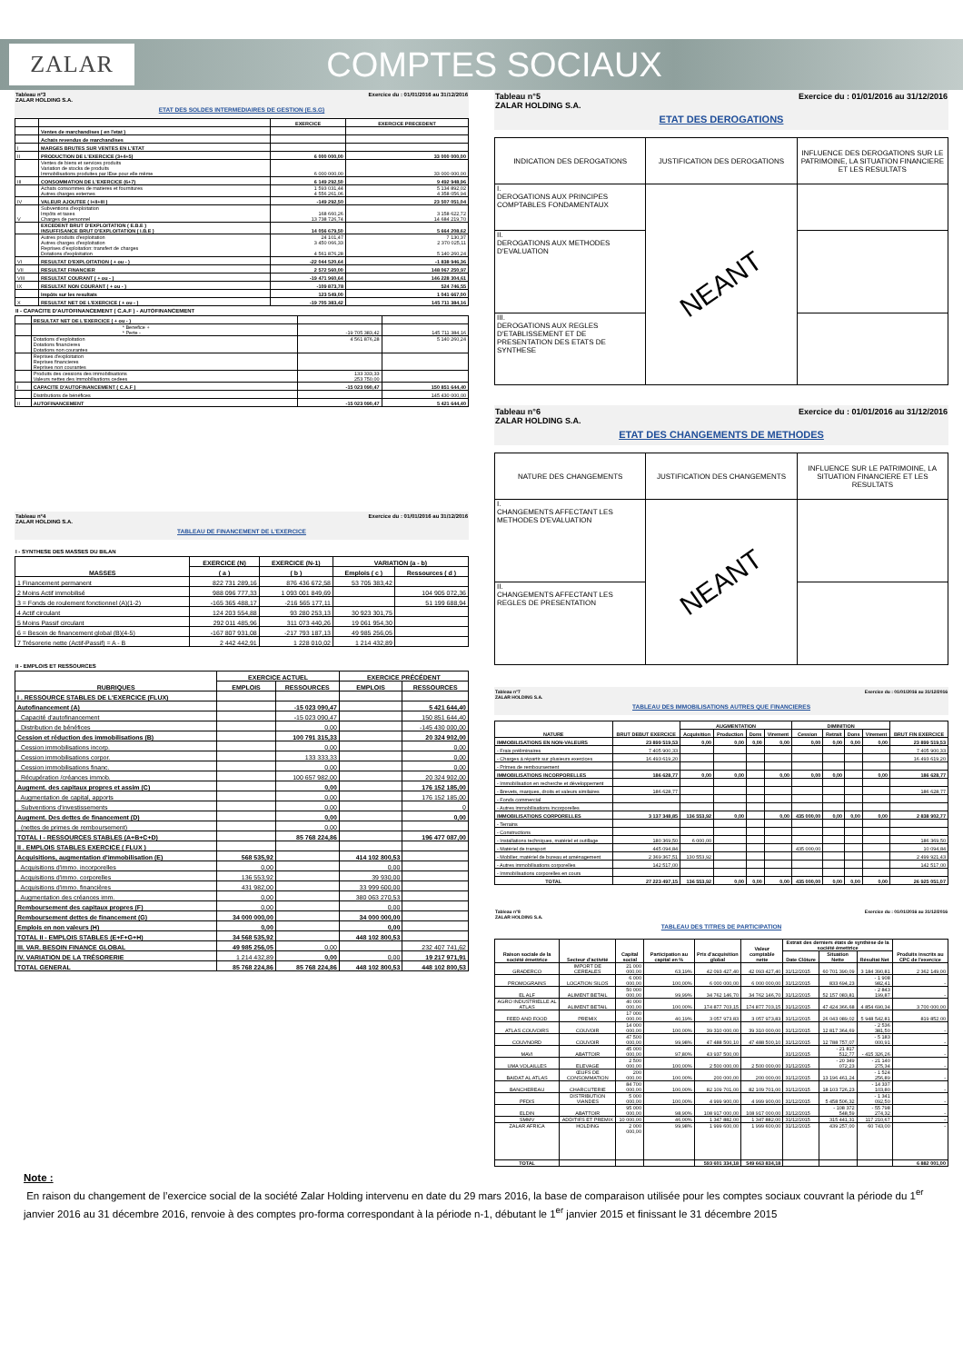ZALAR
COMPTES SOCIAUX
Tableau n°3 Exercice du : 01/01/2016 au 31/12/2016
ZALAR HOLDING S.A.
ETAT DES SOLDES INTERMEDIAIRES DE GESTION (E.S.G)
| | | EXERCICE | EXERCICE PRECEDENT |
| --- | --- | --- | --- |
| | Ventes de marchandises ( en l'etat ) | | |
| | Achats revendus de marchandises | | |
| I | MARGES BRUTES SUR VENTES EN L'ETAT | | |
| II | PRODUCTION DE L'EXERCICE (3+4+5) | 6 000 000,00 | 33 000 000,00 |
| | Ventes de biens et services produits Variation de stocks de produits Immobilisations produites par lEse pour elle même | 6 000 000,00 | 33 000 000,00 |
| III | CONSOMMATION DE L'EXERCICE (6+7) | 6 149 292,50 | 9 492 948,96 |
| | Achats consommes de matieres et fournitures Autres charges externes | 1 593 031,44 4 556 261,06 | 5 134 892,02 4 358 056,94 |
| IV | VALEUR AJOUTEE ( I+II+III ) | -149 292,50 | 23 507 051,04 |
| V | Subventions d'exploitation Impôts et taxes Charges de personnel | 168 660,26 13 738 726,74 | 3 158 622,72 14 684 219,70 |
| | EXCEDENT BRUT D'EXPLOITATION ( E.B.E ) INSUFFISANCE BRUT D'EXPLOITATION ( I.B.E ) | 14 056 679,50 | 5 664 208,62 |
| | Autres produits d'exploitation Autres charges d'exploitation Reprises d'exploitation: transfert de charges Dotations d'exploitation | 24 101,47 3 450 066,33 4 561 876,28 | 7 130,37 2 370 025,11 5 140 260,24 |
| VI | RESULTAT D'EXPLOITATION ( + ou - ) | -22 044 520,64 | -1 838 946,36 |
| VII | RESULTAT FINANCIER | 2 572 560,00 | 148 067 250,97 |
| VIII | RESULTAT COURANT ( + ou - ) | -19 471 960,64 | 146 228 304,61 |
| IX | RESULTAT NON COURANT ( + ou - ) | -109 873,78 | 524 746,55 |
| | Impôts sur les resultats | 123 549,00 | 1 041 667,00 |
| X | RESULTAT NET DE L'EXERCICE ( + ou - ) | -19 705 383,42 | 145 711 384,16 |
II - CAPACITE D'AUTOFINANCEMENT ( C.A.F ) - AUTOFINANCEMENT
| | RESULTAT NET DE L'EXERCICE ( + ou - ) | | |
| | * Benefice + * Perte - | -19 705 383,42 | 145 711 384,16 |
| | Dotations d'exploitation Dotations financieres Dotations non courantes | 4 561 876,28 | 5 140 260,24 |
| | Reprises d'exploitation Reprises financieres Reprises non courantes | | |
| | Produits des cessions des immobilisations Valeurs nettes des immobilisations cedees | 133 333,33 253 750,00 | |
| I | CAPACITE D'AUTOFINANCEMENT ( C.A.F ) | -15 023 090,47 | 150 851 644,40 |
| | Distributions de bénéfices | | 145 430 000,00 |
| II | AUTOFINANCEMENT | -15 023 090,47 | 5 421 644,40 |
Tableau n°4 Exercice du : 01/01/2016 au 31/12/2016
ZALAR HOLDING S.A.
TABLEAU DE FINANCEMENT DE L'EXERCICE
I - SYNTHESE DES MASSES DU BILAN
| MASSES | EXERCICE (N) | EXERCICE (N-1) | VARIATION (a - b) | |
| --- | --- | --- | --- | --- |
| | ( a ) | ( b ) | Emplois ( c ) | Ressources ( d ) |
| 1 Financement permanent | 822 731 289,16 | 876 436 672,58 | 53 705 383,42 | |
| 2 Moins Actif immobilisé | 988 096 777,33 | 1 093 001 849,69 | | 104 905 072,36 |
| 3 = Fonds de roulement fonctionnel (A)(1-2) | -165 365 488,17 | -216 565 177,11 | | 51 199 688,94 |
| 4 Actif circulant | 124 203 554,88 | 93 280 253,13 | 30 923 301,75 | |
| 5 Moins Passif circulant | 292 011 485,96 | 311 073 440,26 | 19 061 954,30 | |
| 6 = Besoin de financement global (B)(4-5) | -167 807 931,08 | -217 793 187,13 | 49 985 256,05 | |
| 7 Trésorerie nette (Actif-Passif) = A - B | 2 442 442,91 | 1 228 010,02 | 1 214 432,89 | |
II - EMPLOIS ET RESSOURCES
| RUBRIQUES | EXERCICE ACTUEL | | EXERCICE PRÉCÉDENT | |
| --- | --- | --- | --- | --- |
| | EMPLOIS | RESSOURCES | EMPLOIS | RESSOURCES |
| I . RESSOURCE STABLES DE L'EXERCICE (FLUX) | | | | |
| Autofinancement (A) | | -15 023 090,47 | | 5 421 644,40 |
| . Capacité d'autofinancement | | -15 023 090,47 | | 150 851 644,40 |
| . Distribution de bénéfices | | 0,00 | | -145 430 000,00 |
| Cession et réduction des immobilisations (B) | | 100 791 315,33 | | 20 324 902,00 |
| . Cession immobilisations incorp. | | 0,00 | | 0,00 |
| . Cession immobilisations corpor. | | 133 333,33 | | 0,00 |
| . Cession immobilisations financ. | | 0,00 | | 0,00 |
| . Récupération /créances immob. | | 100 657 982,00 | | 20 324 902,00 |
| Augment. des capitaux propres et assim (C) | | 0,00 | | 176 152 185,00 |
| . Augmentation de capital, apports | | 0,00 | | 176 152 185,00 |
| . Subventions d'investissements | | 0,00 | | 0 |
| Augment. Des dettes de financement (D) | | 0,00 | | 0,00 |
| . (nettes de primes de remboursement) | | 0,00 | | |
| TOTAL I - RESSOURCES STABLES (A+B+C+D) | | 85 768 224,86 | | 196 477 087,00 |
| II . EMPLOIS STABLES EXERCICE ( FLUX ) | | | | |
| Acquisitions, augmentation d'immobilisation (E) | 568 535,92 | | 414 102 800,53 | |
| . Acquisitions d'immo. incorporelles | 0,00 | | 0,00 | |
| . Acquisitions d'immo. corporelles | 136 553,92 | | 39 930,00 | |
| . Acquisitions d'immo. financières | 431 982,00 | | 33 999 600,00 | |
| . Augmentation des créances imm. | 0,00 | | 380 063 270,53 | |
| Remboursement des capitaux propres (F) | 0,00 | | 0,00 | |
| Remboursement dettes de financement (G) | 34 000 000,00 | | 34 000 000,00 | |
| Emplois en non valeurs (H) | 0,00 | | 0,00 | |
| TOTAL II - EMPLOIS STABLES (E+F+G+H) | 34 568 535,92 | | 448 102 800,53 | |
| III. VAR. BESOIN FINANCE GLOBAL | 49 985 256,05 | 0,00 | | 232 407 741,62 |
| IV. VARIATION DE LA TRÉSORERIE | 1 214 432,89 | 0,00 | 0,00 | 19 217 971,91 |
| TOTAL GENERAL | 85 768 224,86 | 85 768 224,86 | 448 102 800,53 | 448 102 800,53 |
Tableau n°5 Exercice du : 01/01/2016 au 31/12/2016
ZALAR HOLDING S.A.
ETAT DES DEROGATIONS
| INDICATION DES DEROGATIONS | JUSTIFICATION DES DEROGATIONS | INFLUENCE DES DEROGATIONS SUR LE PATRIMOINE, LA SITUATION FINANCIERE ET LES RESULTATS |
| I. DEROGATIONS AUX PRINCIPES COMPTABLES FONDAMENTAUX | NEANT | |
| II. DEROGATIONS AUX METHODES D'EVALUATION | | |
| III. DEROGATIONS AUX REGLES D'ETABLISSEMENT ET DE PRESENTATION DES ETATS DE SYNTHESE | | |
Tableau n°6 Exercice du : 01/01/2016 au 31/12/2016
ZALAR HOLDING S.A.
ETAT DES CHANGEMENTS DE METHODES
| NATURE DES CHANGEMENTS | JUSTIFICATION DES CHANGEMENTS | INFLUENCE SUR LE PATRIMOINE, LA SITUATION FINANCIERE ET LES RESULTATS |
| I. CHANGEMENTS AFFECTANT LES METHODES D'EVALUATION | NEANT | |
| II. CHANGEMENTS AFFECTANT LES REGLES DE PRESENTATION | | |
Tableau n°7 Exercice du : 01/01/2016 au 31/12/2016
ZALAR HOLDING S.A.
TABLEAU DES IMMOBILISATIONS AUTRES QUE FINANCIERES
| NATURE | BRUT DEBUT EXERCICE | AUGMENTATION | | | | DIMINITION | | | | BRUT FIN EXERCICE |
| --- | --- | --- | --- | --- | --- | --- | --- | --- | --- | --- |
| | | Acquisition | Production | Dons | Virement | Cession | Retrait | Dons | Virement | |
| IMMOBILISATIONS EN NON-VALEURS | 23 899 519,53 | 0,00 | 0,00 | 0,00 | 0,00 | 0,00 | 0,00 | 0,00 | 0,00 | 23 899 519,53 |
| - Frais préliminaires | 7 405 900,33 | | | | | | | | | 7 405 900,33 |
| - Charges à répartir sur plusieurs exercices | 16 493 619,20 | | | | | | | | | 16 493 619,20 |
| - Primes de remboursement | | | | | | | | | | |
| IMMOBILISATIONS INCORPORELLES | 186 628,77 | 0,00 | 0,00 | | 0,00 | 0,00 | 0,00 | | 0,00 | 186 628,77 |
| - Immobilisation en recherche et développement | | | | | | | | | | |
| - Brevets, marques, droits et valeurs similaires | 186 628,77 | | | | | | | | | 186 628,77 |
| - Fonds commercial | | | | | | | | | | |
| - Autres immobilisations incorporelles | | | | | | | | | | |
| IMMOBILISATIONS CORPORELLES | 3 137 348,85 | 136 553,92 | 0,00 | | 0,00 | 435 000,00 | 0,00 | 0,00 | 0,00 | 2 838 902,77 |
| - Terrains | | | | | | | | | | |
| - Constructions | | | | | | | | | | |
| - Installations techniques, matériel et outillage | 180 369,50 | 6 000,00 | | | | | | | | 186 369,50 |
| - Matériel de transport | 445 094,84 | | | | | 435 000,00 | | | | 10 094,84 |
| - Mobilier, matériel de bureau et aménagement | 2 369 367,51 | 130 553,92 | | | | | | | | 2 499 921,43 |
| - Autres immobilisations corporelles | 142 517,00 | | | | | | | | | 142 517,00 |
| - Immobilisations corporelles en cours | | | | | | | | | | |
| TOTAL | 27 223 497,15 | 136 553,92 | 0,00 | 0,00 | 0,00 | 435 000,00 | 0,00 | 0,00 | 0,00 | 26 925 051,07 |
Tableau n°8 Exercice du : 01/01/2016 au 31/12/2016
ZALAR HOLDING S.A.
TABLEAU DES TITRES DE PARTICIPATION
| Raison sociale de la société émettrice | Secteur d'activité | Capital social | Participation au capital en % | Prix d'acquisition global | Valeur comptable nette | Extrait des derniers états de synthèse de la société émettrice | | | Produits inscrits au CPC de l'exercice |
| --- | --- | --- | --- | --- | --- | --- | --- | --- | --- |
| | | | | | | Date Clôture | Situation Nette | Résultat Net | |
| GRADERCO | IMPORT DE CEREALES | 21 000 000,00 | 63,19% | 42 093 427,40 | 42 093 427,40 | 31/12/2015 | 60 701 390,09 | 3 184 390,81 | 2 362 149,00 |
| PROMOGRAINS | LOCATION SILOS | 6 000 000,00 | 100,00% | 6 000 000,00 | 6 000 000,00 | 31/12/2015 | 833 694,23 | - 1 908 982,41 | - |
| EL ALF | ALIMENT BETAIL | 50 000 000,00 | 99,99% | 34 762 146,70 | 34 762 146,70 | 31/12/2015 | 52 157 083,81 | - 2 843 199,87 | - |
| AGRO INDUSTRIELLE AL ATLAS | ALIMENT BETAIL | 40 000 000,00 | 100,00% | 174 877 703,15 | 174 877 703,15 | 31/12/2015 | 47 424 366,68 | 4 854 690,34 | 3 700 000,00 |
| FEED AND FOOD | PREMIX | 17 000 000,00 | 40,19% | 3 057 973,83 | 3 057 973,83 | 31/12/2015 | 26 043 089,02 | 5 948 542,81 | 819 852,00 |
| ATLAS COUVOIRS | COUVOIR | 14 000 000,00 | 100,00% | 39 310 000,00 | 39 310 000,00 | 31/12/2015 | 12 817 364,69 | - 2 536 381,50 | - |
| COUVNORD | COUVOIR | 47 500 000,00 | 99,98% | 47 488 500,10 | 47 488 500,10 | 31/12/2015 | 12 788 757,07 | - 5 183 000,91 | - |
| MAVI | ABATTOIR | 45 000 000,00 | 97,80% | 43 937 500,00 | | 31/12/2015 | - 21 817 512,77 | - 415 326,26 | - |
| UMA VOLAILLES | ELEVAGE | 2 500 000,00 | 100,00% | 2 500 000,00 | 2 500 000,00 | 31/12/2015 | - 20 349 072,23 | - 21 140 275,34 | - |
| BAIDAT AL ATLAS | ŒUFS DE CONSOMMATION | 200 000,00 | 100,00% | 200 000,00 | 200 000,00 | 31/12/2015 | 13 196 461,24 | - 1 524 256,89 | - |
| BANCHEREAU | CHARCUTERIE | 84 700 000,00 | 100,00% | 82 109 701,00 | 82 109 701,00 | 31/12/2015 | 18 103 726,23 | - 14 337 103,80 | - |
| PFDIS | DISTRIBUTION VIANDES | 5 000 000,00 | 100,00% | 4 999 900,00 | 4 999 900,00 | 31/12/2015 | 5 458 506,32 | - 1 341 092,50 | - |
| ELDIN | ABATTOIR | 95 000 000,00 | 98,90% | 108 917 000,00 | 108 917 000,00 | 31/12/2015 | - 108 372 548,59 | - 55 798 274,32 | - |
| SMMV | ADDITIFS ET PREMIX | 10 000,00 | 46,00% | 1 347 882,00 | 1 347 882,00 | 31/12/2015 | 315 441,31 | 117 210,67 | - |
| ZALAR AFRICA | HOLDING | 2 000 000,00 | 99,98% | 1 999 600,00 | 1 999 600,00 | 31/12/2015 | 439 257,00 | 60 743,00 | - |
| TOTAL | | | | 593 601 334,18 | 549 663 834,18 | | | | 6 882 001,00 |
Note :
En raison du changement de l’exercice social de la société Zalar Holding intervenu en date du 29 mars 2016, la base de comparaison utilisée pour les comptes sociaux couvrant la période du 1<sup>er</sup> janvier 2016 au 31 décembre 2016, renvoie à des comptes pro-forma correspondant à la période n-1, débutant le 1<sup>er</sup> janvier 2015 et finissant le 31 décembre 2015